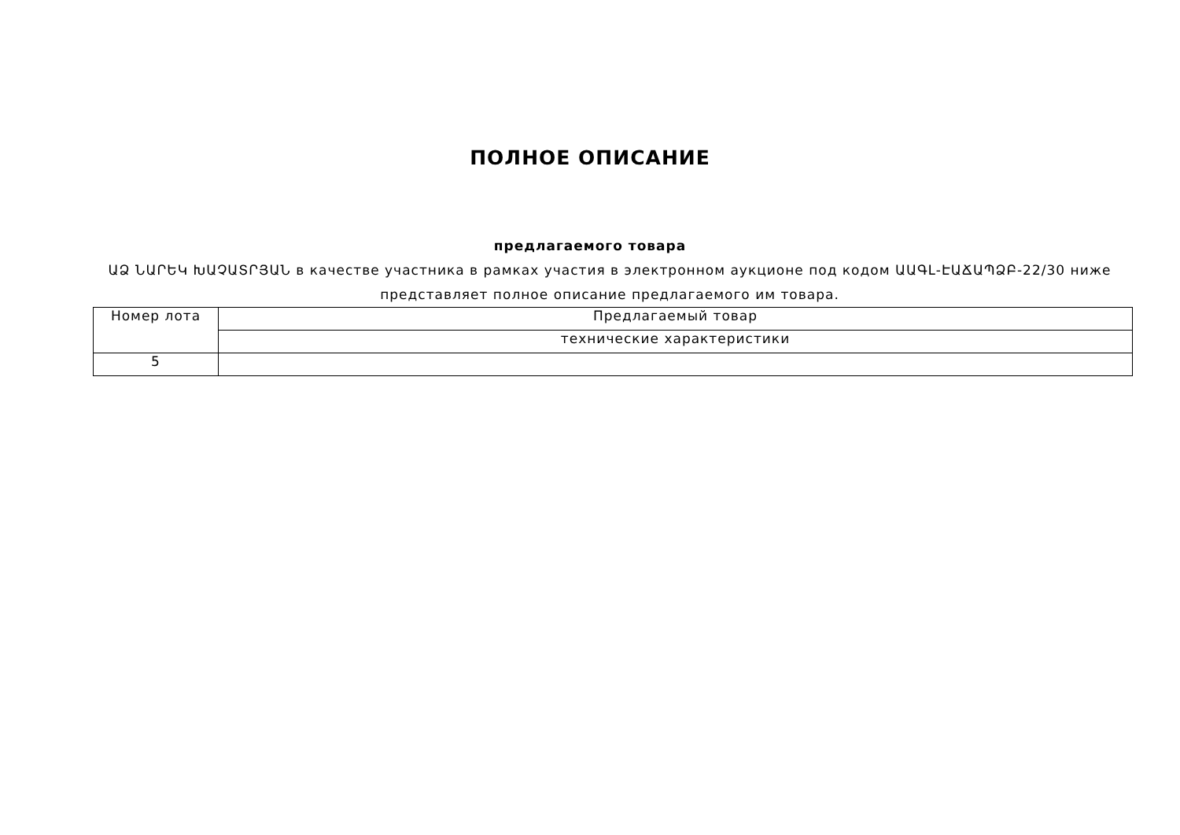ПОЛНОЕ ОПИСАНИЕ
предлагаемого товара
ԱՁ ՆԱՐԵԿ ԽԱՉԱՏՐՅԱՆ в качестве участника в рамках участия в электронном аукционе под кодом ԱԱԳԼ-ԷԱՃԱՊՁԲ-22/30 ниже представляет полное описание предлагаемого им товара.
| Номер лота | Предлагаемый товар |
| | технические характеристики |
| 5 | |